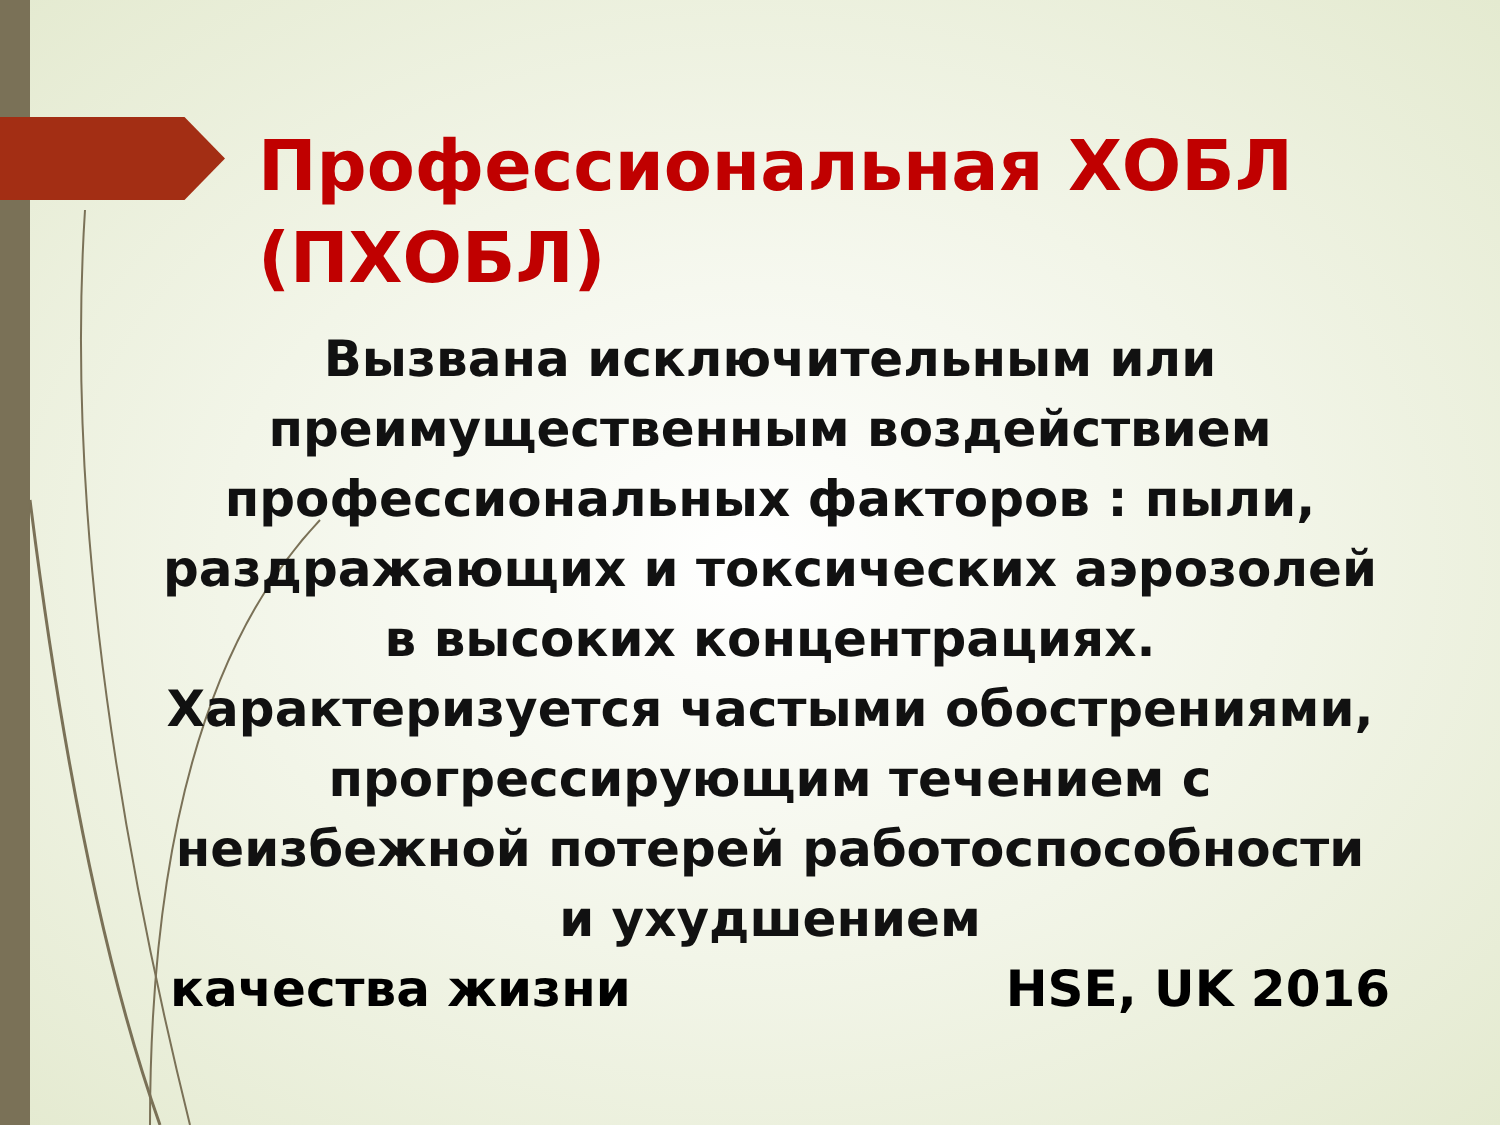Профессиональная ХОБЛ
(ПХОБЛ)
Вызвана исключительным или преимущественным воздействием профессиональных факторов : пыли, раздражающих и токсических аэрозолей в высоких концентрациях. Характеризуется частыми обострениями, прогрессирующим течением с неизбежной потерей работоспособности и ухудшением
качества жизни HSE, UK 2016